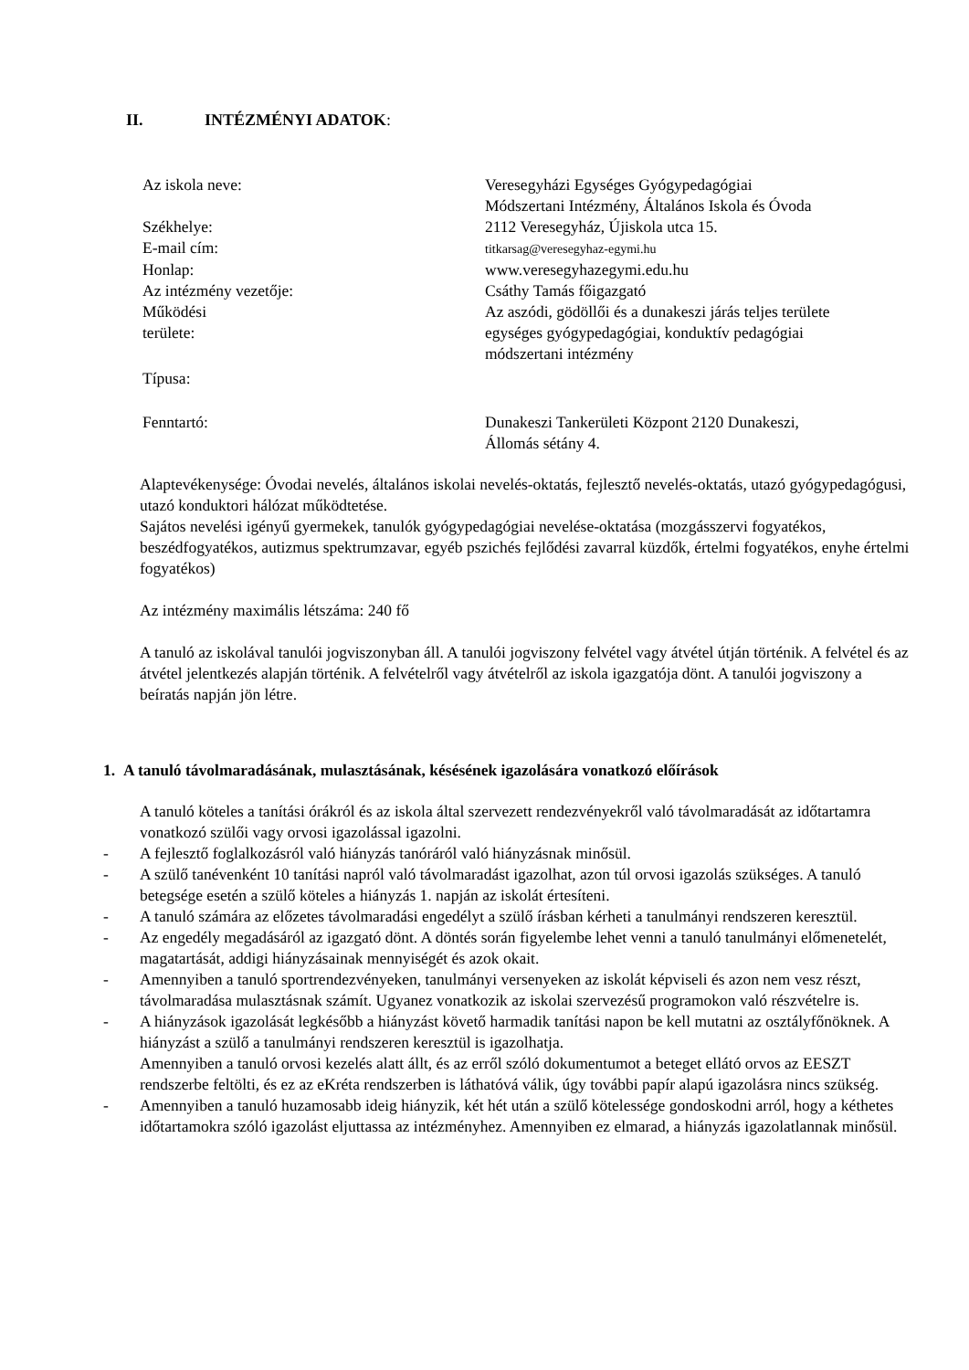II. INTÉZMÉNYI ADATOK:
| Az iskola neve: | Veresegyházi Egységes Gyógypedagógiai Módszertani Intézmény, Általános Iskola és Óvoda |
| Székhelye: | 2112 Veresegyház, Újiskola utca 15. |
| E-mail cím: | titkarsag@veresegyhaz-egymi.hu |
| Honlap: | www.veresegyhazegymi.edu.hu |
| Az intézmény vezetője: | Csáthy Tamás főigazgató |
| Működési területe: | Az aszódi, gödöllői és a dunakeszi járás teljes területe egységes gyógypedagógiai, konduktív pedagógiai módszertani intézmény |
| Típusa: | |
| Fenntartó: | Dunakeszi Tankerületi Központ 2120 Dunakeszi, Állomás sétány 4. |
Alaptevékenysége: Óvodai nevelés, általános iskolai nevelés-oktatás, fejlesztő nevelés-oktatás, utazó gyógypedagógusi, utazó konduktori hálózat működtetése.
Sajátos nevelési igényű gyermekek, tanulók gyógypedagógiai nevelése-oktatása (mozgásszervi fogyatékos, beszédfogyatékos, autizmus spektrumzavar, egyéb pszichés fejlődési zavarral küzdők, értelmi fogyatékos, enyhe értelmi fogyatékos)
Az intézmény maximális létszáma: 240 fő
A tanuló az iskolával tanulói jogviszonyban áll. A tanulói jogviszony felvétel vagy átvétel útján történik. A felvétel és az átvétel jelentkezés alapján történik. A felvételről vagy átvételről az iskola igazgatója dönt. A tanulói jogviszony a beíratás napján jön létre.
1. A tanuló távolmaradásának, mulasztásának, késésének igazolására vonatkozó előírások
A tanuló köteles a tanítási órákról és az iskola által szervezett rendezvényekről való távolmaradását az időtartamra vonatkozó szülői vagy orvosi igazolással igazolni.
- A fejlesztő foglalkozásról való hiányzás tanóráról való hiányzásnak minősül.
- A szülő tanévenként 10 tanítási napról való távolmaradást igazolhat, azon túl orvosi igazolás szükséges. A tanuló betegsége esetén a szülő köteles a hiányzás 1. napján az iskolát értesíteni.
- A tanuló számára az előzetes távolmaradási engedélyt a szülő írásban kérheti a tanulmányi rendszeren keresztül.
- Az engedély megadásáról az igazgató dönt. A döntés során figyelembe lehet venni a tanuló tanulmányi előmenetelét, magatartását, addigi hiányzásainak mennyiségét és azok okait.
- Amennyiben a tanuló sportrendezvényeken, tanulmányi versenyeken az iskolát képviseli és azon nem vesz részt, távolmaradása mulasztásnak számít. Ugyanez vonatkozik az iskolai szervezésű programokon való részvételre is.
- A hiányzások igazolását legkésőbb a hiányzást követő harmadik tanítási napon be kell mutatni az osztályfőnöknek. A hiányzást a szülő a tanulmányi rendszeren keresztül is igazolhatja.
Amennyiben a tanuló orvosi kezelés alatt állt, és az erről szóló dokumentumot a beteget ellátó orvos az EESZT rendszerbe feltölti, és ez az eKréta rendszerben is láthatóvá válik, úgy további papír alapú igazolásra nincs szükség.
- Amennyiben a tanuló huzamosabb ideig hiányzik, két hét után a szülő kötelessége gondoskodni arról, hogy a kéthetes időtartamokra szóló igazolást eljuttassa az intézményhez. Amennyiben ez elmarad, a hiányzás igazolatlannak minősül.